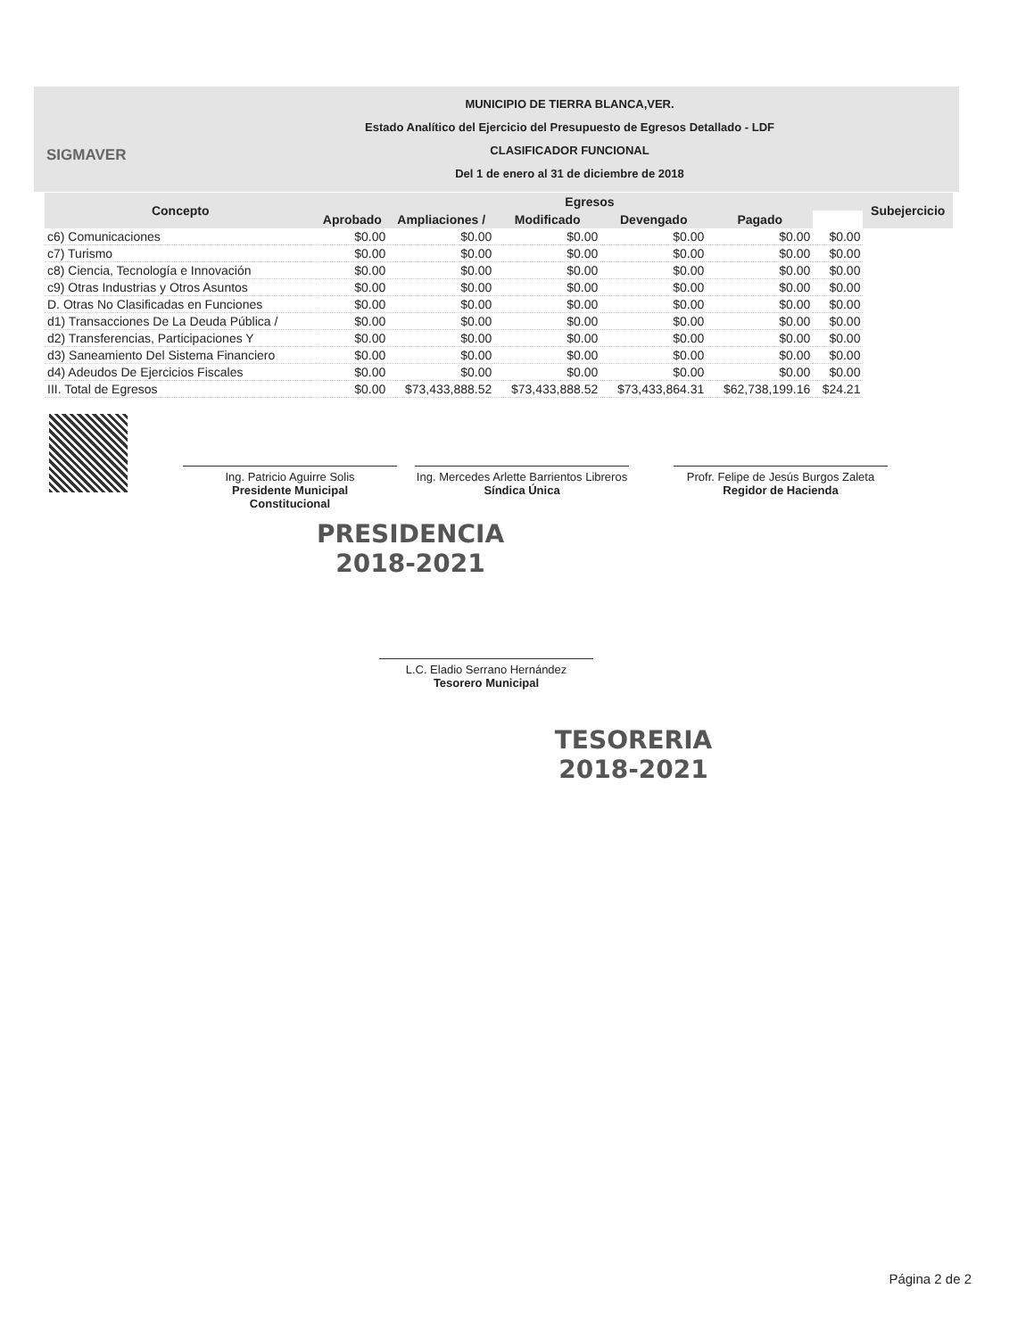SIGMAVER
MUNICIPIO DE TIERRA BLANCA,VER.
Estado Analítico del Ejercicio del Presupuesto de Egresos Detallado - LDF
CLASIFICADOR FUNCIONAL
Del 1 de enero al 31 de diciembre de 2018
| Concepto | Egresos | | | | | | Subejercicio |
| --- | --- | --- | --- | --- | --- | --- | --- |
| | Aprobado | Ampliaciones / | Modificado | Devengado | Pagado | | |
| c6) Comunicaciones | $0.00 | $0.00 | $0.00 | $0.00 | $0.00 | $0.00 | |
| c7) Turismo | $0.00 | $0.00 | $0.00 | $0.00 | $0.00 | $0.00 | |
| c8) Ciencia, Tecnología e Innovación | $0.00 | $0.00 | $0.00 | $0.00 | $0.00 | $0.00 | |
| c9) Otras Industrias y Otros Asuntos | $0.00 | $0.00 | $0.00 | $0.00 | $0.00 | $0.00 | |
| D. Otras No Clasificadas en Funciones | $0.00 | $0.00 | $0.00 | $0.00 | $0.00 | $0.00 | |
| d1) Transacciones De La Deuda Pública / | $0.00 | $0.00 | $0.00 | $0.00 | $0.00 | $0.00 | |
| d2) Transferencias, Participaciones Y | $0.00 | $0.00 | $0.00 | $0.00 | $0.00 | $0.00 | |
| d3) Saneamiento Del Sistema Financiero | $0.00 | $0.00 | $0.00 | $0.00 | $0.00 | $0.00 | |
| d4) Adeudos De Ejercicios Fiscales | $0.00 | $0.00 | $0.00 | $0.00 | $0.00 | $0.00 | |
| III. Total de Egresos | $0.00 | $73,433,888.52 | $73,433,888.52 | $73,433,864.31 | $62,738,199.16 | $24.21 | |
Ing. Patricio Aguirre Solis
Presidente Municipal
Constitucional
Ing. Mercedes Arlette Barrientos Libreros
Síndica Única
Profr. Felipe de Jesús Burgos Zaleta
Regidor de Hacienda
PRESIDENCIA
2018-2021
L.C. Eladio Serrano Hernández
Tesorero Municipal
TESORERIA
2018-2021
Página 2 de 2